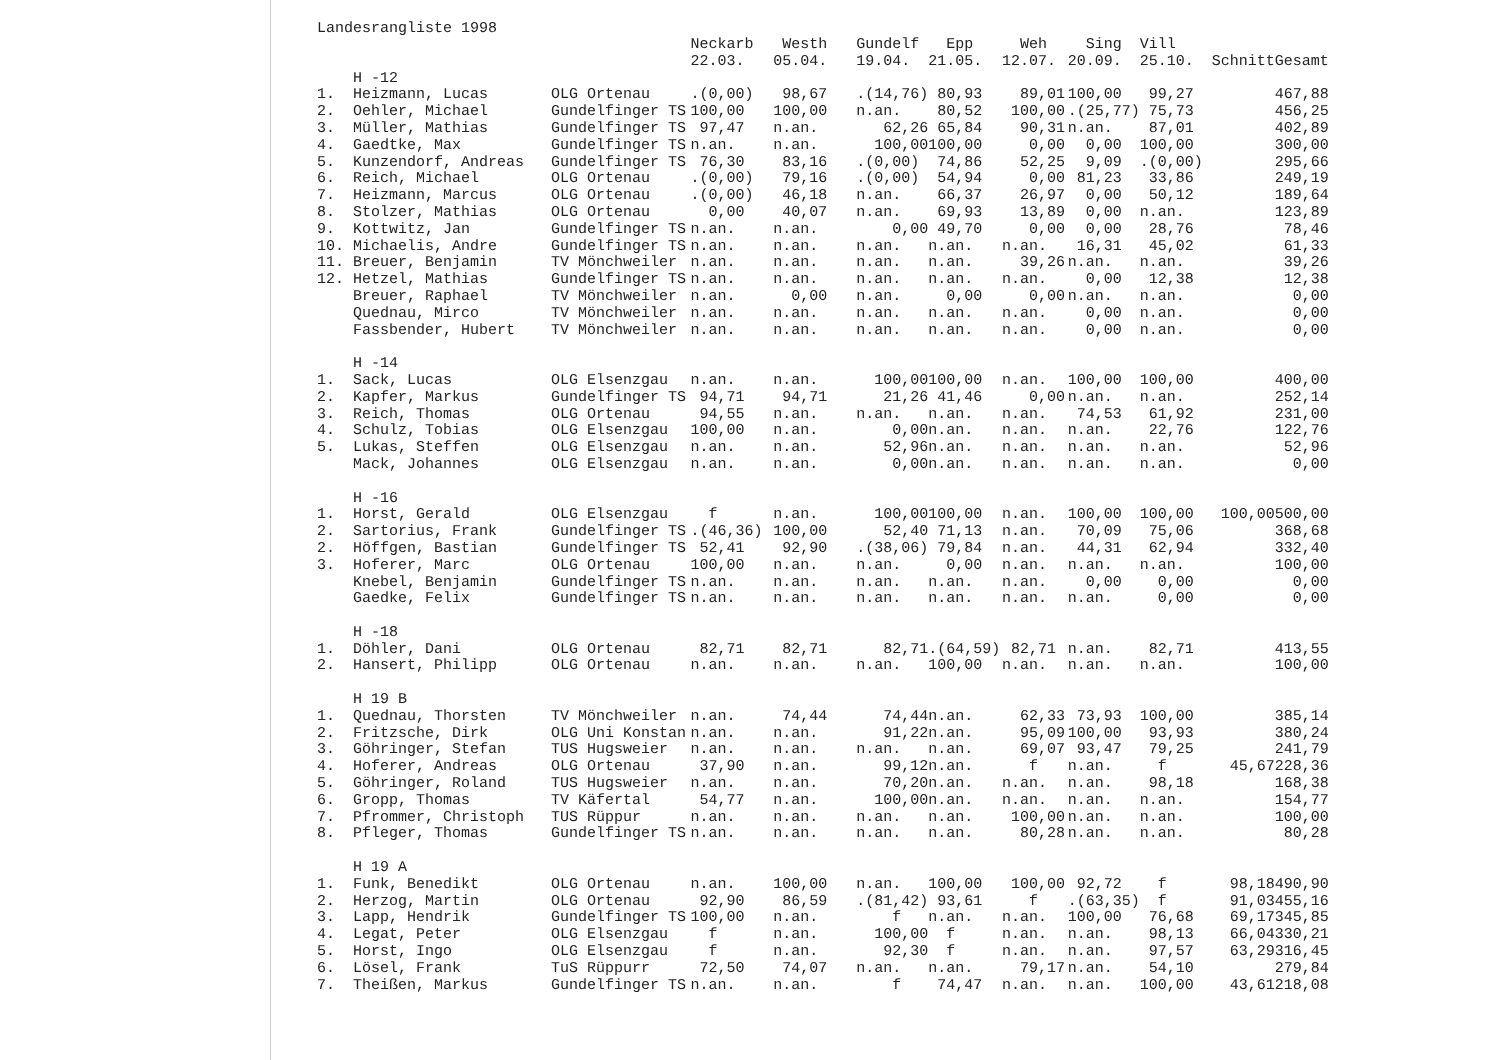Landesrangliste 1998
| | | | Neckarb | Westh | Gundelf | Epp | Weh | Sing | Vill | | |
| --- | --- | --- | --- | --- | --- | --- | --- | --- | --- | --- | --- |
| | | | 22.03. | 05.04. | 19.04. | 21.05. | 12.07. | 20.09. | 25.10. | Schnitt | Gesamt |
| | H -12 | | | | | | | | | | |
| 1. | Heizmann, Lucas | OLG Ortenau | .(0,00) | 98,67 | .(14,76) | 80,93 | 89,01 | 100,00 | 99,27 | | 467,88 |
| 2. | Oehler, Michael | Gundelfinger TS | 100,00 | 100,00 | n.an. | 80,52 | 100,00 | .(25,77) | 75,73 | | 456,25 |
| 3. | Müller, Mathias | Gundelfinger TS | 97,47 | n.an. | 62,26 | 65,84 | 90,31 | n.an. | 87,01 | | 402,89 |
| 4. | Gaedtke, Max | Gundelfinger TS | n.an. | n.an. | 100,00 | 100,00 | 0,00 | 0,00 | 100,00 | | 300,00 |
| 5. | Kunzendorf, Andreas | Gundelfinger TS | 76,30 | 83,16 | .(0,00) | 74,86 | 52,25 | 9,09 | .(0,00) | | 295,66 |
| 6. | Reich, Michael | OLG Ortenau | .(0,00) | 79,16 | .(0,00) | 54,94 | 0,00 | 81,23 | 33,86 | | 249,19 |
| 7. | Heizmann, Marcus | OLG Ortenau | .(0,00) | 46,18 | n.an. | 66,37 | 26,97 | 0,00 | 50,12 | | 189,64 |
| 8. | Stolzer, Mathias | OLG Ortenau | 0,00 | 40,07 | n.an. | 69,93 | 13,89 | 0,00 | n.an. | | 123,89 |
| 9. | Kottwitz, Jan | Gundelfinger TS | n.an. | n.an. | 0,00 | 49,70 | 0,00 | 0,00 | 28,76 | | 78,46 |
| 10. | Michaelis, Andre | Gundelfinger TS | n.an. | n.an. | n.an. | n.an. | n.an. | 16,31 | 45,02 | | 61,33 |
| 11. | Breuer, Benjamin | TV Mönchweiler | n.an. | n.an. | n.an. | n.an. | 39,26 | n.an. | n.an. | | 39,26 |
| 12. | Hetzel, Mathias | Gundelfinger TS | n.an. | n.an. | n.an. | n.an. | n.an. | 0,00 | 12,38 | | 12,38 |
| | Breuer, Raphael | TV Mönchweiler | n.an. | 0,00 | n.an. | 0,00 | 0,00 | n.an. | n.an. | | 0,00 |
| | Quednau, Mirco | TV Mönchweiler | n.an. | n.an. | n.an. | n.an. | n.an. | 0,00 | n.an. | | 0,00 |
| | Fassbender, Hubert | TV Mönchweiler | n.an. | n.an. | n.an. | n.an. | n.an. | 0,00 | n.an. | | 0,00 |
| | H -14 | | | | | | | | | | |
| 1. | Sack, Lucas | OLG Elsenzgau | n.an. | n.an. | 100,00 | 100,00 | n.an. | 100,00 | 100,00 | | 400,00 |
| 2. | Kapfer, Markus | Gundelfinger TS | 94,71 | 94,71 | 21,26 | 41,46 | 0,00 | n.an. | n.an. | | 252,14 |
| 3. | Reich, Thomas | OLG Ortenau | 94,55 | n.an. | n.an. | n.an. | n.an. | 74,53 | 61,92 | | 231,00 |
| 4. | Schulz, Tobias | OLG Elsenzgau | 100,00 | n.an. | 0,00 | n.an. | n.an. | n.an. | 22,76 | | 122,76 |
| 5. | Lukas, Steffen | OLG Elsenzgau | n.an. | n.an. | 52,96 | n.an. | n.an. | n.an. | n.an. | | 52,96 |
| | Mack, Johannes | OLG Elsenzgau | n.an. | n.an. | 0,00 | n.an. | n.an. | n.an. | n.an. | | 0,00 |
| | H -16 | | | | | | | | | | |
| 1. | Horst, Gerald | OLG Elsenzgau | f | n.an. | 100,00 | 100,00 | n.an. | 100,00 | 100,00 | 100,00 | 500,00 |
| 2. | Sartorius, Frank | Gundelfinger TS | .(46,36) | 100,00 | 52,40 | 71,13 | n.an. | 70,09 | 75,06 | | 368,68 |
| 2. | Höffgen, Bastian | Gundelfinger TS | 52,41 | 92,90 | .(38,06) | 79,84 | n.an. | 44,31 | 62,94 | | 332,40 |
| 3. | Hoferer, Marc | OLG Ortenau | 100,00 | n.an. | n.an. | 0,00 | n.an. | n.an. | n.an. | | 100,00 |
| | Knebel, Benjamin | Gundelfinger TS | n.an. | n.an. | n.an. | n.an. | n.an. | 0,00 | 0,00 | | 0,00 |
| | Gaedke, Felix | Gundelfinger TS | n.an. | n.an. | n.an. | n.an. | n.an. | n.an. | 0,00 | | 0,00 |
| | H -18 | | | | | | | | | | |
| 1. | Döhler, Dani | OLG Ortenau | 82,71 | 82,71 | 82,71 | .(64,59) | 82,71 | n.an. | 82,71 | | 413,55 |
| 2. | Hansert, Philipp | OLG Ortenau | n.an. | n.an. | n.an. | 100,00 | n.an. | n.an. | n.an. | | 100,00 |
| | H 19 B | | | | | | | | | | |
| 1. | Quednau, Thorsten | TV Mönchweiler | n.an. | 74,44 | 74,44 | n.an. | 62,33 | 73,93 | 100,00 | | 385,14 |
| 2. | Fritzsche, Dirk | OLG Uni Konstan | n.an. | n.an. | 91,22 | n.an. | 95,09 | 100,00 | 93,93 | | 380,24 |
| 3. | Göhringer, Stefan | TUS Hugsweier | n.an. | n.an. | n.an. | n.an. | 69,07 | 93,47 | 79,25 | | 241,79 |
| 4. | Hoferer, Andreas | OLG Ortenau | 37,90 | n.an. | 99,12 | n.an. | f | n.an. | f | 45,67 | 228,36 |
| 5. | Göhringer, Roland | TUS Hugsweier | n.an. | n.an. | 70,20 | n.an. | n.an. | n.an. | 98,18 | | 168,38 |
| 6. | Gropp, Thomas | TV Käfertal | 54,77 | n.an. | 100,00 | n.an. | n.an. | n.an. | n.an. | | 154,77 |
| 7. | Pfrommer, Christoph | TUS Rüppur | n.an. | n.an. | n.an. | n.an. | 100,00 | n.an. | n.an. | | 100,00 |
| 8. | Pfleger, Thomas | Gundelfinger TS | n.an. | n.an. | n.an. | n.an. | 80,28 | n.an. | n.an. | | 80,28 |
| | H 19 A | | | | | | | | | | |
| 1. | Funk, Benedikt | OLG Ortenau | n.an. | 100,00 | n.an. | 100,00 | 100,00 | 92,72 | f | 98,18 | 490,90 |
| 2. | Herzog, Martin | OLG Ortenau | 92,90 | 86,59 | .(81,42) | 93,61 | f | .(63,35) | f | 91,03 | 455,16 |
| 3. | Lapp, Hendrik | Gundelfinger TS | 100,00 | n.an. | f | n.an. | n.an. | 100,00 | 76,68 | 69,17 | 345,85 |
| 4. | Legat, Peter | OLG Elsenzgau | f | n.an. | 100,00 | f | n.an. | n.an. | 98,13 | 66,04 | 330,21 |
| 5. | Horst, Ingo | OLG Elsenzgau | f | n.an. | 92,30 | f | n.an. | n.an. | 97,57 | 63,29 | 316,45 |
| 6. | Lösel, Frank | TuS Rüppurr | 72,50 | 74,07 | n.an. | n.an. | 79,17 | n.an. | 54,10 | | 279,84 |
| 7. | Theißen, Markus | Gundelfinger TS | n.an. | n.an. | f | 74,47 | n.an. | n.an. | 100,00 | 43,61 | 218,08 |